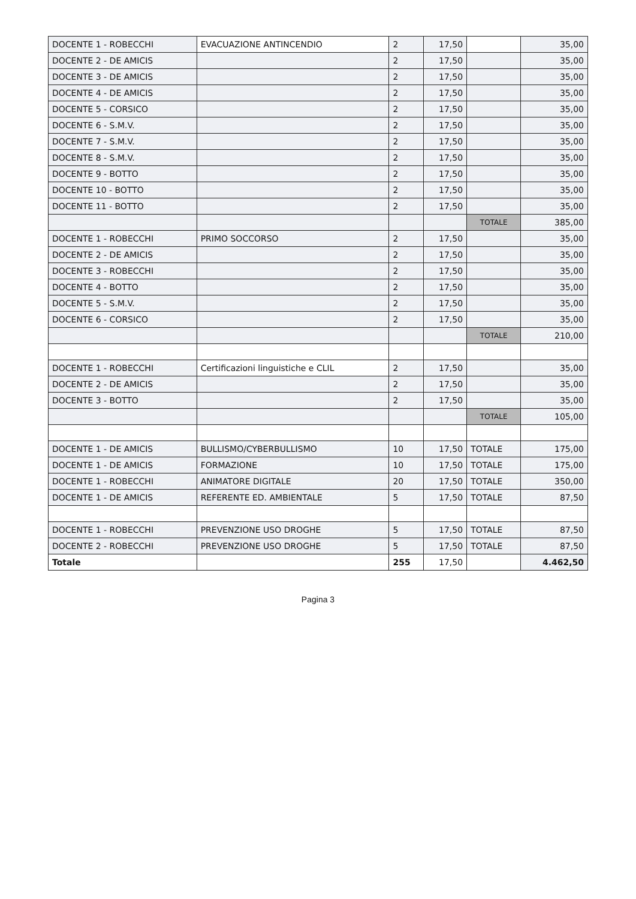| DOCENTE 1 - ROBECCHI | EVACUAZIONE ANTINCENDIO | 2 | 17,50 | | 35,00 |
| DOCENTE 2 - DE AMICIS | | 2 | 17,50 | | 35,00 |
| DOCENTE 3 - DE AMICIS | | 2 | 17,50 | | 35,00 |
| DOCENTE 4 - DE AMICIS | | 2 | 17,50 | | 35,00 |
| DOCENTE 5 - CORSICO | | 2 | 17,50 | | 35,00 |
| DOCENTE 6 - S.M.V. | | 2 | 17,50 | | 35,00 |
| DOCENTE 7 - S.M.V. | | 2 | 17,50 | | 35,00 |
| DOCENTE 8 - S.M.V. | | 2 | 17,50 | | 35,00 |
| DOCENTE 9 - BOTTO | | 2 | 17,50 | | 35,00 |
| DOCENTE 10 - BOTTO | | 2 | 17,50 | | 35,00 |
| DOCENTE 11 - BOTTO | | 2 | 17,50 | | 35,00 |
| | | | | TOTALE | 385,00 |
| DOCENTE 1 - ROBECCHI | PRIMO SOCCORSO | 2 | 17,50 | | 35,00 |
| DOCENTE 2 - DE AMICIS | | 2 | 17,50 | | 35,00 |
| DOCENTE 3 - ROBECCHI | | 2 | 17,50 | | 35,00 |
| DOCENTE 4 - BOTTO | | 2 | 17,50 | | 35,00 |
| DOCENTE 5 - S.M.V. | | 2 | 17,50 | | 35,00 |
| DOCENTE 6 - CORSICO | | 2 | 17,50 | | 35,00 |
| | | | | TOTALE | 210,00 |
| DOCENTE 1 - ROBECCHI | Certificazioni linguistiche e CLIL | 2 | 17,50 | | 35,00 |
| DOCENTE 2 - DE AMICIS | | 2 | 17,50 | | 35,00 |
| DOCENTE 3 - BOTTO | | 2 | 17,50 | | 35,00 |
| | | | | TOTALE | 105,00 |
| DOCENTE 1 - DE AMICIS | BULLISMO/CYBERBULLISMO | 10 | 17,50 | TOTALE | 175,00 |
| DOCENTE 1 - DE AMICIS | FORMAZIONE | 10 | 17,50 | TOTALE | 175,00 |
| DOCENTE 1 - ROBECCHI | ANIMATORE DIGITALE | 20 | 17,50 | TOTALE | 350,00 |
| DOCENTE 1 - DE AMICIS | REFERENTE ED. AMBIENTALE | 5 | 17,50 | TOTALE | 87,50 |
| DOCENTE 1 - ROBECCHI | PREVENZIONE USO DROGHE | 5 | 17,50 | TOTALE | 87,50 |
| DOCENTE 2 - ROBECCHI | PREVENZIONE USO DROGHE | 5 | 17,50 | TOTALE | 87,50 |
| Totale | | 255 | 17,50 | | 4.462,50 |
Pagina 3